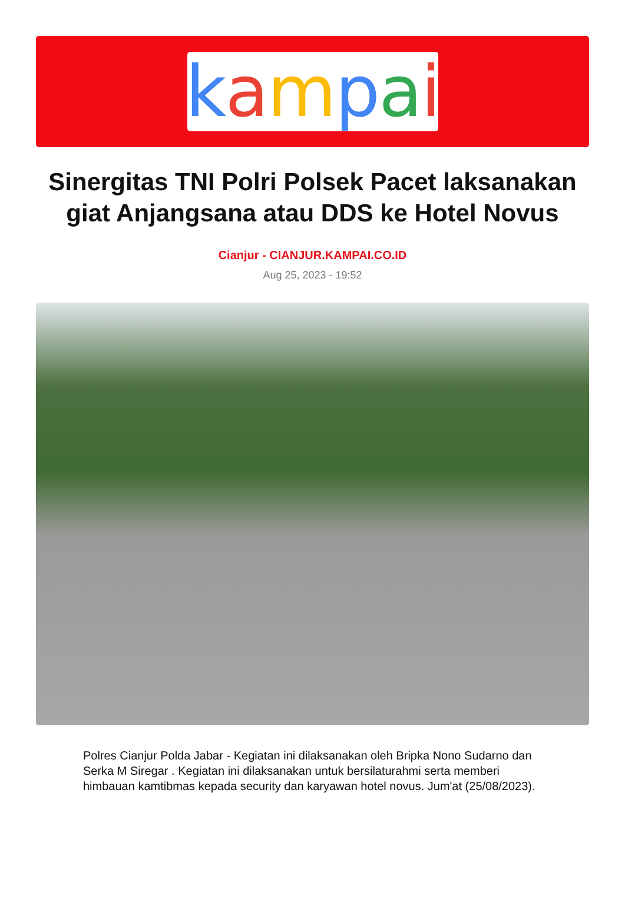kampai
Sinergitas TNI Polri Polsek Pacet laksanakan giat Anjangsana atau DDS ke Hotel Novus
Cianjur - CIANJUR.KAMPAI.CO.ID
Aug 25, 2023 - 19:52
Polres Cianjur Polda Jabar - Kegiatan ini dilaksanakan oleh Bripka Nono Sudarno dan Serka M Siregar . Kegiatan ini dilaksanakan untuk bersilaturahmi serta memberi himbauan kamtibmas kepada security dan karyawan hotel novus. Jum'at (25/08/2023).